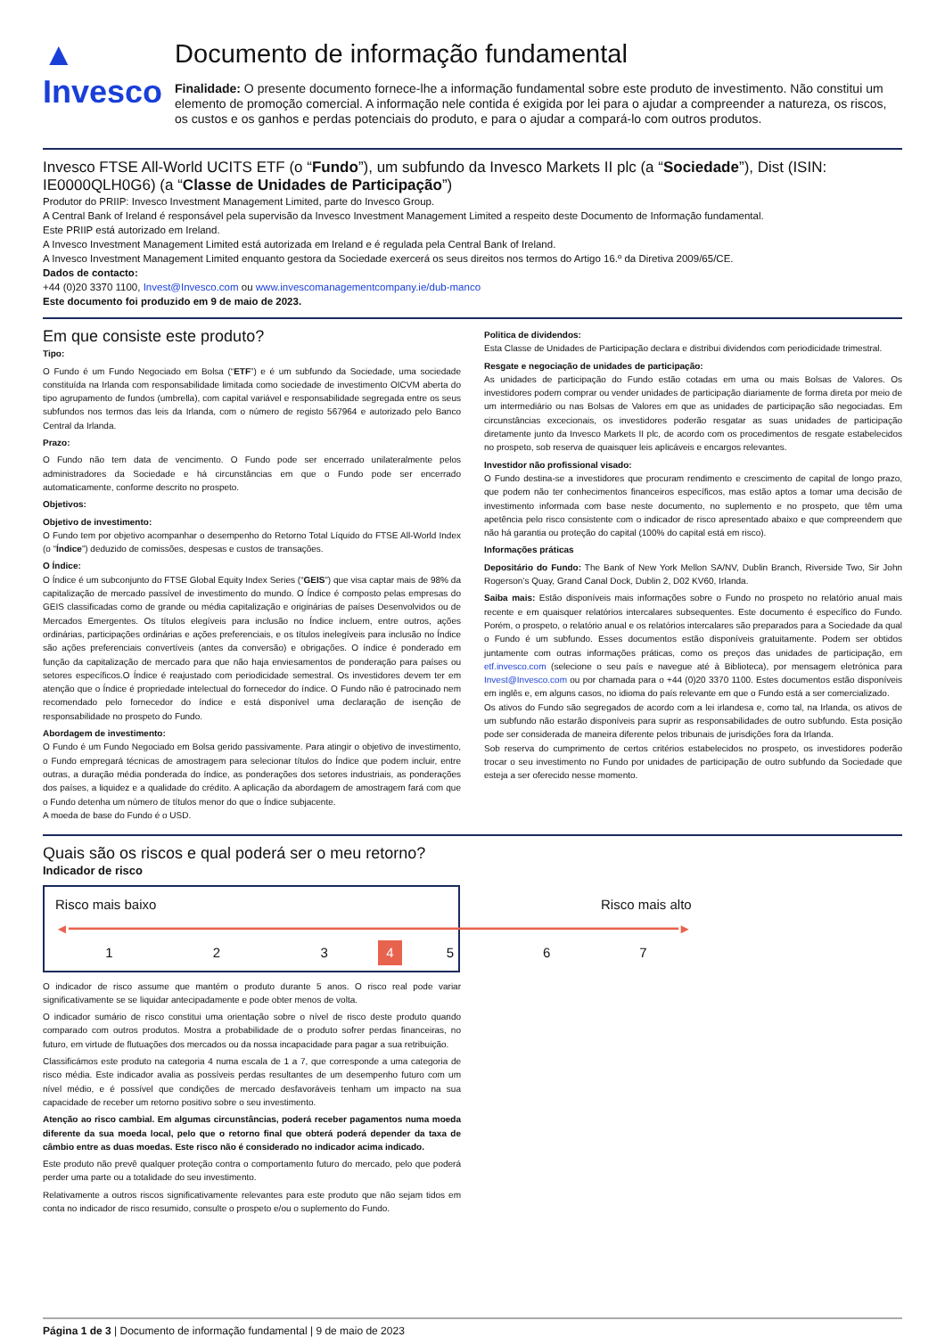▲ Invesco
Documento de informação fundamental
Finalidade: O presente documento fornece-lhe a informação fundamental sobre este produto de investimento. Não constitui um elemento de promoção comercial. A informação nele contida é exigida por lei para o ajudar a compreender a natureza, os riscos, os custos e os ganhos e perdas potenciais do produto, e para o ajudar a compará-lo com outros produtos.
Invesco FTSE All-World UCITS ETF (o “Fundo”), um subfundo da Invesco Markets II plc (a “Sociedade”), Dist (ISIN: IE0000QLH0G6) (a “Classe de Unidades de Participação”)
Produtor do PRIIP: Invesco Investment Management Limited, parte do Invesco Group.
A Central Bank of Ireland é responsável pela supervisão da Invesco Investment Management Limited a respeito deste Documento de Informação fundamental.
Este PRIIP está autorizado em Ireland.
A Invesco Investment Management Limited está autorizada em Ireland e é regulada pela Central Bank of Ireland.
A Invesco Investment Management Limited enquanto gestora da Sociedade exercerá os seus direitos nos termos do Artigo 16.º da Diretiva 2009/65/CE.
Dados de contacto:
+44 (0)20 3370 1100, Invest@Invesco.com ou www.invescomanagementcompany.ie/dub-manco
Este documento foi produzido em 9 de maio de 2023.
Em que consiste este produto?
Tipo:
O Fundo é um Fundo Negociado em Bolsa (“ETF”) e é um subfundo da Sociedade, uma sociedade constituída na Irlanda com responsabilidade limitada como sociedade de investimento OICVM aberta do tipo agrupamento de fundos (umbrella), com capital variável e responsabilidade segregada entre os seus subfundos nos termos das leis da Irlanda, com o número de registo 567964 e autorizado pelo Banco Central da Irlanda.
Prazo:
O Fundo não tem data de vencimento. O Fundo pode ser encerrado unilateralmente pelos administradores da Sociedade e há circunstâncias em que o Fundo pode ser encerrado automaticamente, conforme descrito no prospeto.
Objetivos:
Objetivo de investimento:
O Fundo tem por objetivo acompanhar o desempenho do Retorno Total Líquido do FTSE All-World Index (o “Índice”) deduzido de comissões, despesas e custos de transações.
O Índice:
O Índice é um subconjunto do FTSE Global Equity Index Series (“GEIS”) que visa captar mais de 98% da capitalização de mercado passível de investimento do mundo. O Índice é composto pelas empresas do GEIS classificadas como de grande ou média capitalização e originárias de países Desenvolvidos ou de Mercados Emergentes. Os títulos elegíveis para inclusão no Índice incluem, entre outros, ações ordinárias, participações ordinárias e ações preferenciais, e os títulos inelegíveis para inclusão no Índice são ações preferenciais convertíveis (antes da conversão) e obrigações. O índice é ponderado em função da capitalização de mercado para que não haja enviesamentos de ponderação para países ou setores específicos.O Índice é reajustado com periodicidade semestral. Os investidores devem ter em atenção que o Índice é propriedade intelectual do fornecedor do índice. O Fundo não é patrocinado nem recomendado pelo fornecedor do índice e está disponível uma declaração de isenção de responsabilidade no prospeto do Fundo.
Abordagem de investimento:
O Fundo é um Fundo Negociado em Bolsa gerido passivamente. Para atingir o objetivo de investimento, o Fundo empregará técnicas de amostragem para selecionar títulos do Índice que podem incluir, entre outras, a duração média ponderada do índice, as ponderações dos setores industriais, as ponderações dos países, a liquidez e a qualidade do crédito. A aplicação da abordagem de amostragem fará com que o Fundo detenha um número de títulos menor do que o Índice subjacente.
A moeda de base do Fundo é o USD.
Politica de dividendos:
Esta Classe de Unidades de Participação declara e distribui dividendos com periodicidade trimestral.
Resgate e negociação de unidades de participação:
As unidades de participação do Fundo estão cotadas em uma ou mais Bolsas de Valores. Os investidores podem comprar ou vender unidades de participação diariamente de forma direta por meio de um intermediário ou nas Bolsas de Valores em que as unidades de participação são negociadas. Em circunstâncias excecionais, os investidores poderão resgatar as suas unidades de participação diretamente junto da Invesco Markets II plc, de acordo com os procedimentos de resgate estabelecidos no prospeto, sob reserva de quaisquer leis aplicáveis e encargos relevantes.
Investidor não profissional visado:
O Fundo destina-se a investidores que procuram rendimento e crescimento de capital de longo prazo, que podem não ter conhecimentos financeiros específicos, mas estão aptos a tomar uma decisão de investimento informada com base neste documento, no suplemento e no prospeto, que têm uma apetência pelo risco consistente com o indicador de risco apresentado abaixo e que compreendem que não há garantia ou proteção do capital (100% do capital está em risco).
Informações práticas
Depositário do Fundo: The Bank of New York Mellon SA/NV, Dublin Branch, Riverside Two, Sir John Rogerson’s Quay, Grand Canal Dock, Dublin 2, D02 KV60, Irlanda.
Saiba mais: Estão disponíveis mais informações sobre o Fundo no prospeto no relatório anual mais recente e em quaisquer relatórios intercalares subsequentes. Este documento é específico do Fundo. Porém, o prospeto, o relatório anual e os relatórios intercalares são preparados para a Sociedade da qual o Fundo é um subfundo. Esses documentos estão disponíveis gratuitamente. Podem ser obtidos juntamente com outras informações práticas, como os preços das unidades de participação, em etf.invesco.com (selecione o seu país e navegue até à Biblioteca), por mensagem eletrónica para Invest@Invesco.com ou por chamada para o +44 (0)20 3370 1100. Estes documentos estão disponíveis em inglês e, em alguns casos, no idioma do país relevante em que o Fundo está a ser comercializado.
Os ativos do Fundo são segregados de acordo com a lei irlandesa e, como tal, na Irlanda, os ativos de um subfundo não estarão disponíveis para suprir as responsabilidades de outro subfundo. Esta posição pode ser considerada de maneira diferente pelos tribunais de jurisdições fora da Irlanda.
Sob reserva do cumprimento de certos critérios estabelecidos no prospeto, os investidores poderão trocar o seu investimento no Fundo por unidades de participação de outro subfundo da Sociedade que esteja a ser oferecido nesse momento.
Quais são os riscos e qual poderá ser o meu retorno?
Indicador de risco
| Risco mais baixo | | | | Risco mais alto | | |
| ◄━━━━━━━━━━━━━━━━━━━━━━━━━━━━━━━━━━━━━━━━━━━━━━━━━━━━━━━━━━━━━━━━━━━━━━━━━━━━► | | | | | | |
| 1 | 2 | 3 | 4 | 5 | 6 | 7 |
O indicador de risco assume que mantém o produto durante 5 anos. O risco real pode variar significativamente se se liquidar antecipadamente e pode obter menos de volta.
O indicador sumário de risco constitui uma orientação sobre o nível de risco deste produto quando comparado com outros produtos. Mostra a probabilidade de o produto sofrer perdas financeiras, no futuro, em virtude de flutuações dos mercados ou da nossa incapacidade para pagar a sua retribuição.
Classificámos este produto na categoria 4 numa escala de 1 a 7, que corresponde a uma categoria de risco média. Este indicador avalia as possíveis perdas resultantes de um desempenho futuro com um nível médio, e é possível que condições de mercado desfavoráveis tenham um impacto na sua capacidade de receber um retorno positivo sobre o seu investimento.
Atenção ao risco cambial. Em algumas circunstâncias, poderá receber pagamentos numa moeda diferente da sua moeda local, pelo que o retorno final que obterá poderá depender da taxa de câmbio entre as duas moedas. Este risco não é considerado no indicador acima indicado.
Este produto não prevê qualquer proteção contra o comportamento futuro do mercado, pelo que poderá perder uma parte ou a totalidade do seu investimento.
Relativamente a outros riscos significativamente relevantes para este produto que não sejam tidos em conta no indicador de risco resumido, consulte o prospeto e/ou o suplemento do Fundo.
Página 1 de 3 | Documento de informação fundamental | 9 de maio de 2023